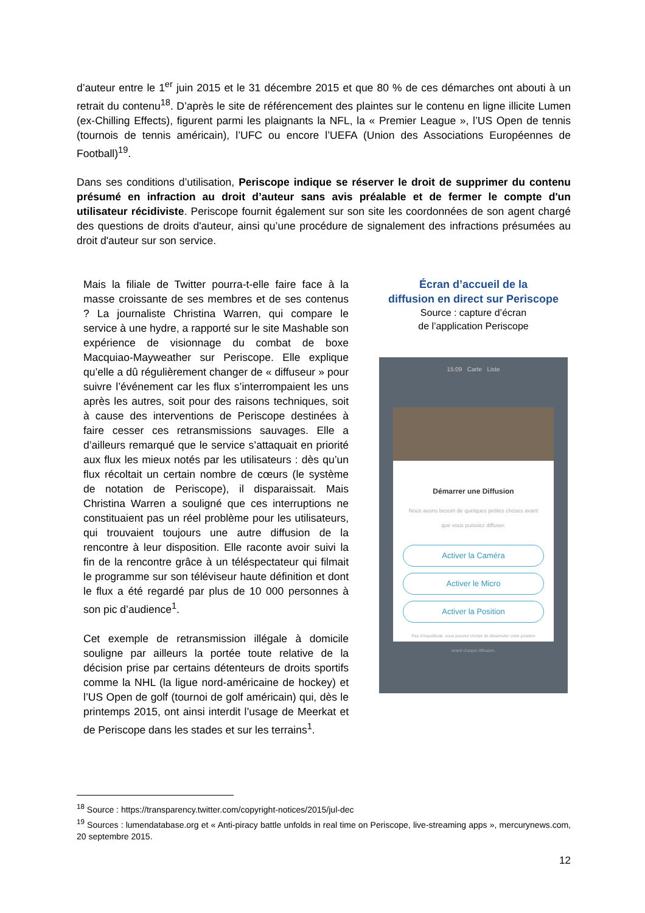d’auteur entre le 1<sup>er</sup> juin 2015 et le 31 décembre 2015 et que 80 % de ces démarches ont abouti à un retrait du contenu<sup>18</sup>. D’après le site de référencement des plaintes sur le contenu en ligne illicite Lumen (ex-Chilling Effects), figurent parmi les plaignants la NFL, la « Premier League », l’US Open de tennis (tournois de tennis américain), l’UFC ou encore l’UEFA (Union des Associations Européennes de Football)<sup>19</sup>.
Dans ses conditions d’utilisation, Periscope indique se réserver le droit de supprimer du contenu présumé en infraction au droit d’auteur sans avis préalable et de fermer le compte d'un utilisateur récidiviste. Periscope fournit également sur son site les coordonnées de son agent chargé des questions de droits d'auteur, ainsi qu’une procédure de signalement des infractions présumées au droit d'auteur sur son service.
Mais la filiale de Twitter pourra-t-elle faire face à la masse croissante de ses membres et de ses contenus ? La journaliste Christina Warren, qui compare le service à une hydre, a rapporté sur le site Mashable son expérience de visionnage du combat de boxe Macquiao-Mayweather sur Periscope. Elle explique qu’elle a dû régulièrement changer de « diffuseur » pour suivre l’événement car les flux s’interrompaient les uns après les autres, soit pour des raisons techniques, soit à cause des interventions de Periscope destinées à faire cesser ces retransmissions sauvages. Elle a d’ailleurs remarqué que le service s’attaquait en priorité aux flux les mieux notés par les utilisateurs : dès qu’un flux récoltait un certain nombre de cœurs (le système de notation de Periscope), il disparaissait. Mais Christina Warren a souligné que ces interruptions ne constituaient pas un réel problème pour les utilisateurs, qui trouvaient toujours une autre diffusion de la rencontre à leur disposition. Elle raconte avoir suivi la fin de la rencontre grâce à un téléspectateur qui filmait le programme sur son téléviseur haute définition et dont le flux a été regardé par plus de 10 000 personnes à son pic d’audience<sup>1</sup>.
Cet exemple de retransmission illégale à domicile souligne par ailleurs la portée toute relative de la décision prise par certains détenteurs de droits sportifs comme la NHL (la ligue nord-américaine de hockey) et l’US Open de golf (tournoi de golf américain) qui, dès le printemps 2015, ont ainsi interdit l’usage de Meerkat et de Periscope dans les stades et sur les terrains<sup>1</sup>.
Écran d’accueil de la
diffusion en direct sur Periscope
Source : capture d’écran
de l’application Periscope
15:09 Carte Liste
Démarrer une Diffusion
Nous avons besoin de quelques petites choses avant que vous puissiez diffuser.
Activer la Caméra
Activer le Micro
Activer la Position
Pas d'inquiétude, vous pouvez choisir de dissimuler votre position avant chaque diffusion.
<sup>18</sup> Source : https://transparency.twitter.com/copyright-notices/2015/jul-dec
<sup>19</sup> Sources : lumendatabase.org et « Anti-piracy battle unfolds in real time on Periscope, live-streaming apps », mercurynews.com, 20 septembre 2015.
12